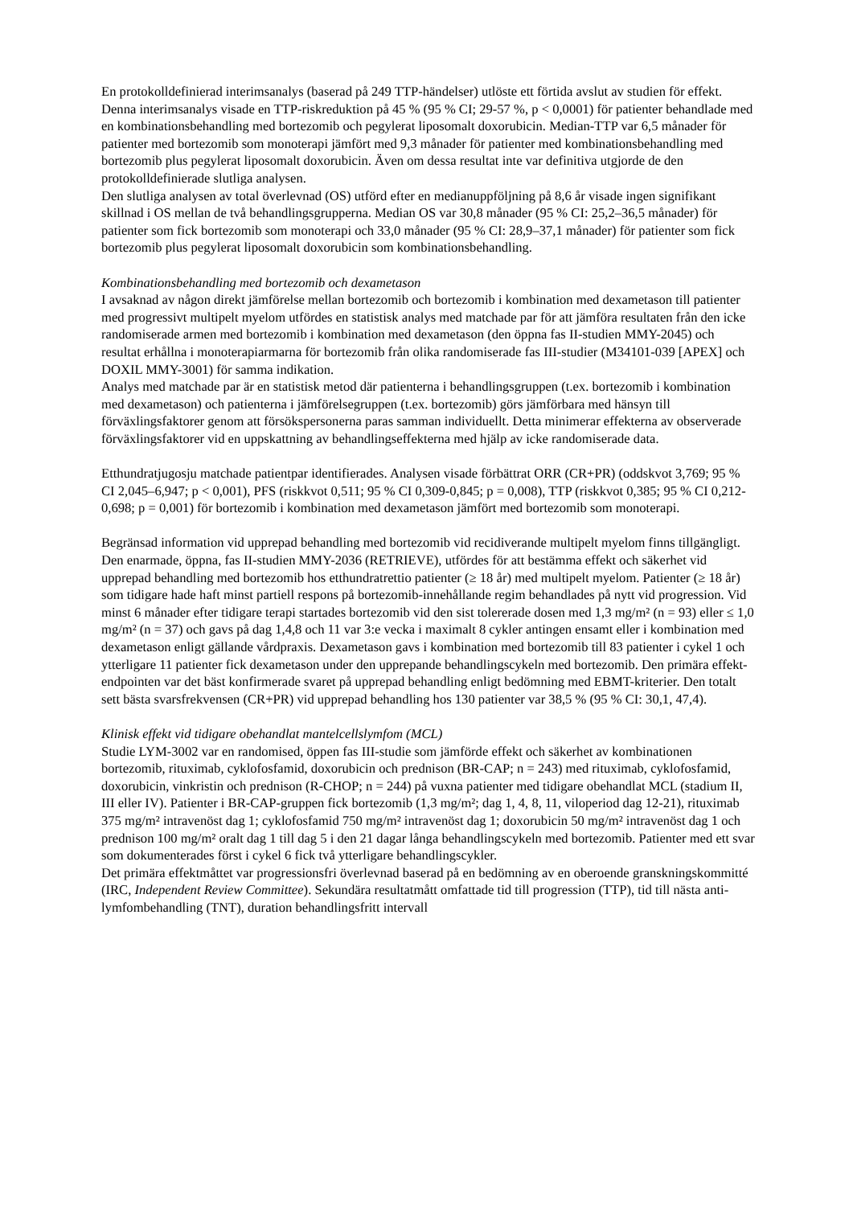En protokolldefinierad interimsanalys (baserad på 249 TTP-händelser) utlöste ett förtida avslut av studien för effekt. Denna interimsanalys visade en TTP-riskreduktion på 45 % (95 % CI; 29-57 %, p < 0,0001) för patienter behandlade med en kombinationsbehandling med bortezomib och pegylerat liposomalt doxorubicin. Median-TTP var 6,5 månader för patienter med bortezomib som monoterapi jämfört med 9,3 månader för patienter med kombinationsbehandling med bortezomib plus pegylerat liposomalt doxorubicin. Även om dessa resultat inte var definitiva utgjorde de den protokolldefinierade slutliga analysen.
Den slutliga analysen av total överlevnad (OS) utförd efter en medianuppföljning på 8,6 år visade ingen signifikant skillnad i OS mellan de två behandlingsgrupperna. Median OS var 30,8 månader (95 % CI: 25,2–36,5 månader) för patienter som fick bortezomib som monoterapi och 33,0 månader (95 % CI: 28,9–37,1 månader) för patienter som fick bortezomib plus pegylerat liposomalt doxorubicin som kombinationsbehandling.
Kombinationsbehandling med bortezomib och dexametason
I avsaknad av någon direkt jämförelse mellan bortezomib och bortezomib i kombination med dexametason till patienter med progressivt multipelt myelom utfördes en statistisk analys med matchade par för att jämföra resultaten från den icke randomiserade armen med bortezomib i kombination med dexametason (den öppna fas II-studien MMY-2045) och resultat erhållna i monoterapiarmarna för bortezomib från olika randomiserade fas III-studier (M34101-039 [APEX] och DOXIL MMY-3001) för samma indikation.
Analys med matchade par är en statistisk metod där patienterna i behandlingsgruppen (t.ex. bortezomib i kombination med dexametason) och patienterna i jämförelsegruppen (t.ex. bortezomib) görs jämförbara med hänsyn till förväxlingsfaktorer genom att försökspersonerna paras samman individuellt. Detta minimerar effekterna av observerade förväxlingsfaktorer vid en uppskattning av behandlingseffekterna med hjälp av icke randomiserade data.
Etthundratjugosju matchade patientpar identifierades. Analysen visade förbättrat ORR (CR+PR) (oddskvot 3,769; 95 % CI 2,045–6,947; p < 0,001), PFS (riskkvot 0,511; 95 % CI 0,309-0,845; p = 0,008), TTP (riskkvot 0,385; 95 % CI 0,212-0,698; p = 0,001) för bortezomib i kombination med dexametason jämfört med bortezomib som monoterapi.
Begränsad information vid upprepad behandling med bortezomib vid recidiverande multipelt myelom finns tillgängligt.
Den enarmade, öppna, fas II-studien MMY-2036 (RETRIEVE), utfördes för att bestämma effekt och säkerhet vid upprepad behandling med bortezomib hos etthundratrettio patienter (≥ 18 år) med multipelt myelom. Patienter (≥ 18 år) som tidigare hade haft minst partiell respons på bortezomib-innehållande regim behandlades på nytt vid progression. Vid minst 6 månader efter tidigare terapi startades bortezomib vid den sist tolererade dosen med 1,3 mg/m² (n = 93) eller ≤ 1,0 mg/m² (n = 37) och gavs på dag 1,4,8 och 11 var 3:e vecka i maximalt 8 cykler antingen ensamt eller i kombination med dexametason enligt gällande vårdpraxis. Dexametason gavs i kombination med bortezomib till 83 patienter i cykel 1 och ytterligare 11 patienter fick dexametason under den upprepande behandlingscykeln med bortezomib. Den primära effekt-endpointen var det bäst konfirmerade svaret på upprepad behandling enligt bedömning med EBMT-kriterier. Den totalt sett bästa svarsfrekvensen (CR+PR) vid upprepad behandling hos 130 patienter var 38,5 % (95 % CI: 30,1, 47,4).
Klinisk effekt vid tidigare obehandlat mantelcellslymfom (MCL)
Studie LYM-3002 var en randomised, öppen fas III-studie som jämförde effekt och säkerhet av kombinationen bortezomib, rituximab, cyklofosfamid, doxorubicin och prednison (BR-CAP; n = 243) med rituximab, cyklofosfamid, doxorubicin, vinkristin och prednison (R-CHOP; n = 244) på vuxna patienter med tidigare obehandlat MCL (stadium II, III eller IV). Patienter i BR-CAP-gruppen fick bortezomib (1,3 mg/m²; dag 1, 4, 8, 11, viloperiod dag 12-21), rituximab 375 mg/m² intravenöst dag 1; cyklofosfamid 750 mg/m² intravenöst dag 1; doxorubicin 50 mg/m² intravenöst dag 1 och prednison 100 mg/m² oralt dag 1 till dag 5 i den 21 dagar långa behandlingscykeln med bortezomib. Patienter med ett svar som dokumenterades först i cykel 6 fick två ytterligare behandlingscykler.
Det primära effektmåttet var progressionsfri överlevnad baserad på en bedömning av en oberoende granskningskommitté (IRC, Independent Review Committee). Sekundära resultatmått omfattade tid till progression (TTP), tid till nästa anti-lymfombehandling (TNT), duration behandlingsfritt intervall